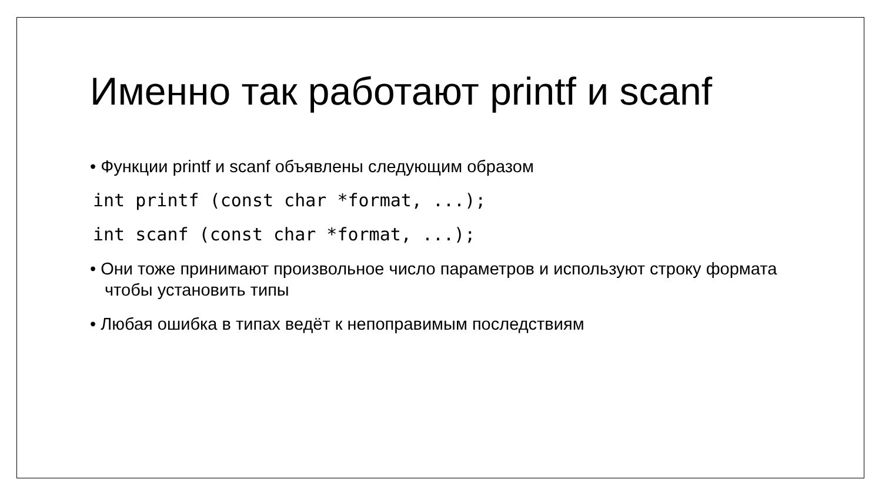Именно так работают printf и scanf
• Функции printf и scanf объявлены следующим образом
int printf (const char *format, ...);
int scanf (const char *format, ...);
• Они тоже принимают произвольное число параметров и используют строку формата чтобы установить типы
• Любая ошибка в типах ведёт к непоправимым последствиям